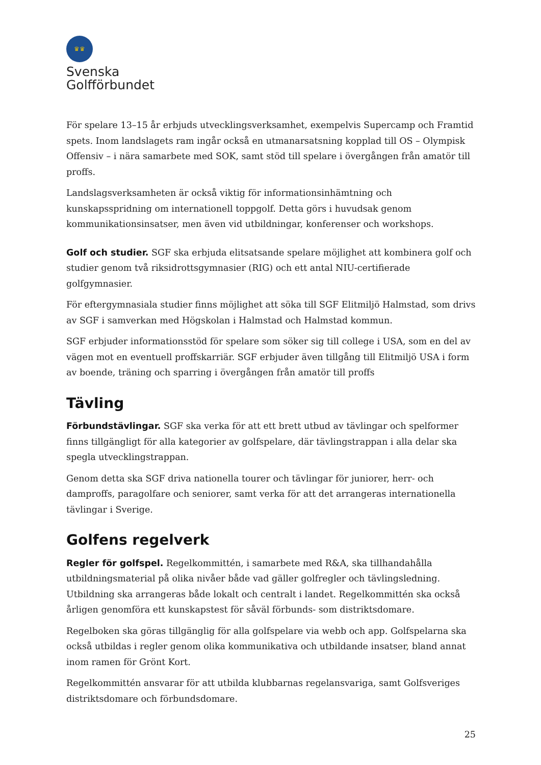♛♛
Svenska
Golfförbundet
För spelare 13–15 år erbjuds utvecklingsverksamhet, exempelvis Supercamp och Framtid spets. Inom landslagets ram ingår också en utmanarsatsning kopplad till OS – Olympisk Offensiv – i nära samarbete med SOK, samt stöd till spelare i övergången från amatör till proffs.
Landslagsverksamheten är också viktig för informationsinhämtning och kunskapsspridning om internationell toppgolf. Detta görs i huvudsak genom kommunikationsinsatser, men även vid utbildningar, konferenser och workshops.
Golf och studier. SGF ska erbjuda elitsatsande spelare möjlighet att kombinera golf och studier genom två riksidrottsgymnasier (RIG) och ett antal NIU-certifierade golfgymnasier.
För eftergymnasiala studier finns möjlighet att söka till SGF Elitmiljö Halmstad, som drivs av SGF i samverkan med Högskolan i Halmstad och Halmstad kommun.
SGF erbjuder informationsstöd för spelare som söker sig till college i USA, som en del av vägen mot en eventuell proffskarriär. SGF erbjuder även tillgång till Elitmiljö USA i form av boende, träning och sparring i övergången från amatör till proffs
Tävling
Förbundstävlingar. SGF ska verka för att ett brett utbud av tävlingar och spelformer finns tillgängligt för alla kategorier av golfspelare, där tävlingstrappan i alla delar ska spegla utvecklingstrappan.
Genom detta ska SGF driva nationella tourer och tävlingar för juniorer, herr- och damproffs, paragolfare och seniorer, samt verka för att det arrangeras internationella tävlingar i Sverige.
Golfens regelverk
Regler för golfspel. Regelkommittén, i samarbete med R&A, ska tillhandahålla utbildningsmaterial på olika nivåer både vad gäller golfregler och tävlingsledning. Utbildning ska arrangeras både lokalt och centralt i landet. Regelkommittén ska också årligen genomföra ett kunskapstest för såväl förbunds- som distriktsdomare.
Regelboken ska göras tillgänglig för alla golfspelare via webb och app. Golfspelarna ska också utbildas i regler genom olika kommunikativa och utbildande insatser, bland annat inom ramen för Grönt Kort.
Regelkommittén ansvarar för att utbilda klubbarnas regelansvariga, samt Golfsveriges distriktsdomare och förbundsdomare.
25